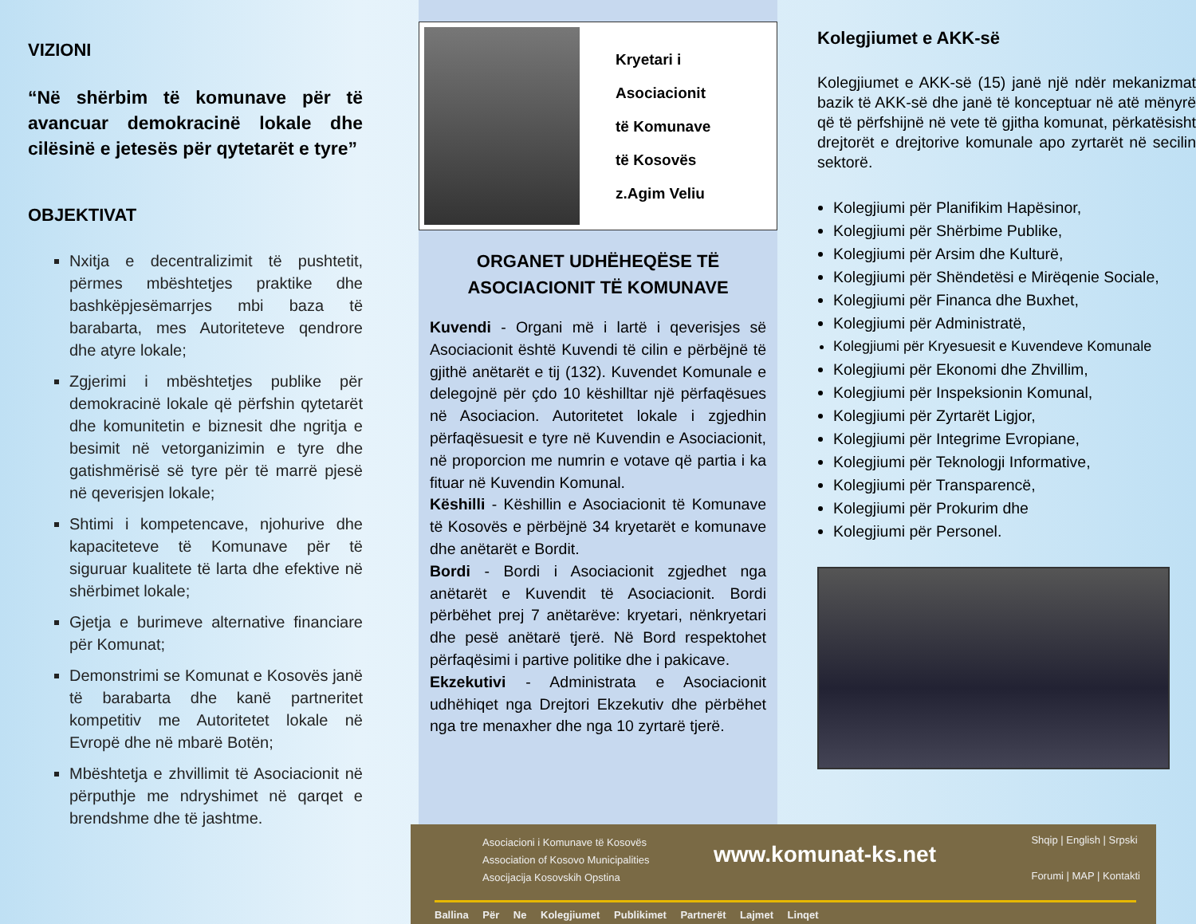VIZIONI
“Në shërbim të komunave për të avancuar demokracinë lokale dhe cilësinë e jetesës për qytetarët e tyre”
OBJEKTIVAT
Nxitja e decentralizimit të pushtetit, përmes mbështetjes praktike dhe bashkëpjesëmarrjes mbi baza të barabarta, mes Autoriteteve qendrore dhe atyre lokale;
Zgjerimi i mbështetjes publike për demokracinë lokale që përfshin qytetarët dhe komunitetin e biznesit dhe ngritja e besimit në vetorganizimin e tyre dhe gatishmërisë së tyre për të marrë pjesë në qeverisjen lokale;
Shtimi i kompetencave, njohurive dhe kapaciteteve të Komunave për të siguruar kualitete të larta dhe efektive në shërbimet lokale;
Gjetja e burimeve alternative financiare për Komunat;
Demonstrimi se Komunat e Kosovës janë të barabarta dhe kanë partneritet kompetitiv me Autoritetet lokale në Evropë dhe në mbarë Botën;
Mbështetja e zhvillimit të Asociacionit në përputhje me ndryshimet në qarqet e brendshme dhe të jashtme.
Kryetari i
Asociacionit
të Komunave
të Kosovës
z.Agim Veliu
ORGANET UDHËHEQËSE TË
ASOCIACIONIT TË KOMUNAVE
Kuvendi - Organi më i lartë i qeverisjes së Asociacionit është Kuvendi të cilin e përbëjnë të gjithë anëtarët e tij (132). Kuvendet Komunale e delegojnë për çdo 10 këshilltar një përfaqësues në Asociacion. Autoritetet lokale i zgjedhin përfaqësuesit e tyre në Kuvendin e Asociacionit, në proporcion me numrin e votave që partia i ka fituar në Kuvendin Komunal.
Këshilli - Këshillin e Asociacionit të Komunave të Kosovës e përbëjnë 34 kryetarët e komunave dhe anëtarët e Bordit.
Bordi - Bordi i Asociacionit zgjedhet nga anëtarët e Kuvendit të Asociacionit. Bordi përbëhet prej 7 anëtarëve: kryetari, nënkryetari dhe pesë anëtarë tjerë. Në Bord respektohet përfaqësimi i partive politike dhe i pakicave.
Ekzekutivi - Administrata e Asociacionit udhëhiqet nga Drejtori Ekzekutiv dhe përbëhet nga tre menaxher dhe nga 10 zyrtarë tjerë.
Asociacioni i Komunave të Kosovës
Association of Kosovo Municipalities
Asocijacija Kosovskih Opstina
www.komunat-ks.net
Shqip | English | Srpski
Forumi | MAP | Kontakti
Ballina Për Ne Kolegjiumet Publikimet Partnerët Lajmet Linqet
Kolegjiumet e AKK-së
Kolegjiumet e AKK-së (15) janë një ndër mekanizmat bazik të AKK-së dhe janë të konceptuar në atë mënyrë që të përfshijnë në vete të gjitha komunat, përkatësisht drejtorët e drejtorive komunale apo zyrtarët në secilin sektorë.
Kolegjiumi për Planifikim Hapësinor,
Kolegjiumi për Shërbime Publike,
Kolegjiumi për Arsim dhe Kulturë,
Kolegjiumi për Shëndetësi e Mirëqenie Sociale,
Kolegjiumi për Financa dhe Buxhet,
Kolegjiumi për Administratë,
Kolegjiumi për Kryesuesit e Kuvendeve Komunale
Kolegjiumi për Ekonomi dhe Zhvillim,
Kolegjiumi për Inspeksionin Komunal,
Kolegjiumi për Zyrtarët Ligjor,
Kolegjiumi për Integrime Evropiane,
Kolegjiumi për Teknologji Informative,
Kolegjiumi për Transparencë,
Kolegjiumi për Prokurim dhe
Kolegjiumi për Personel.